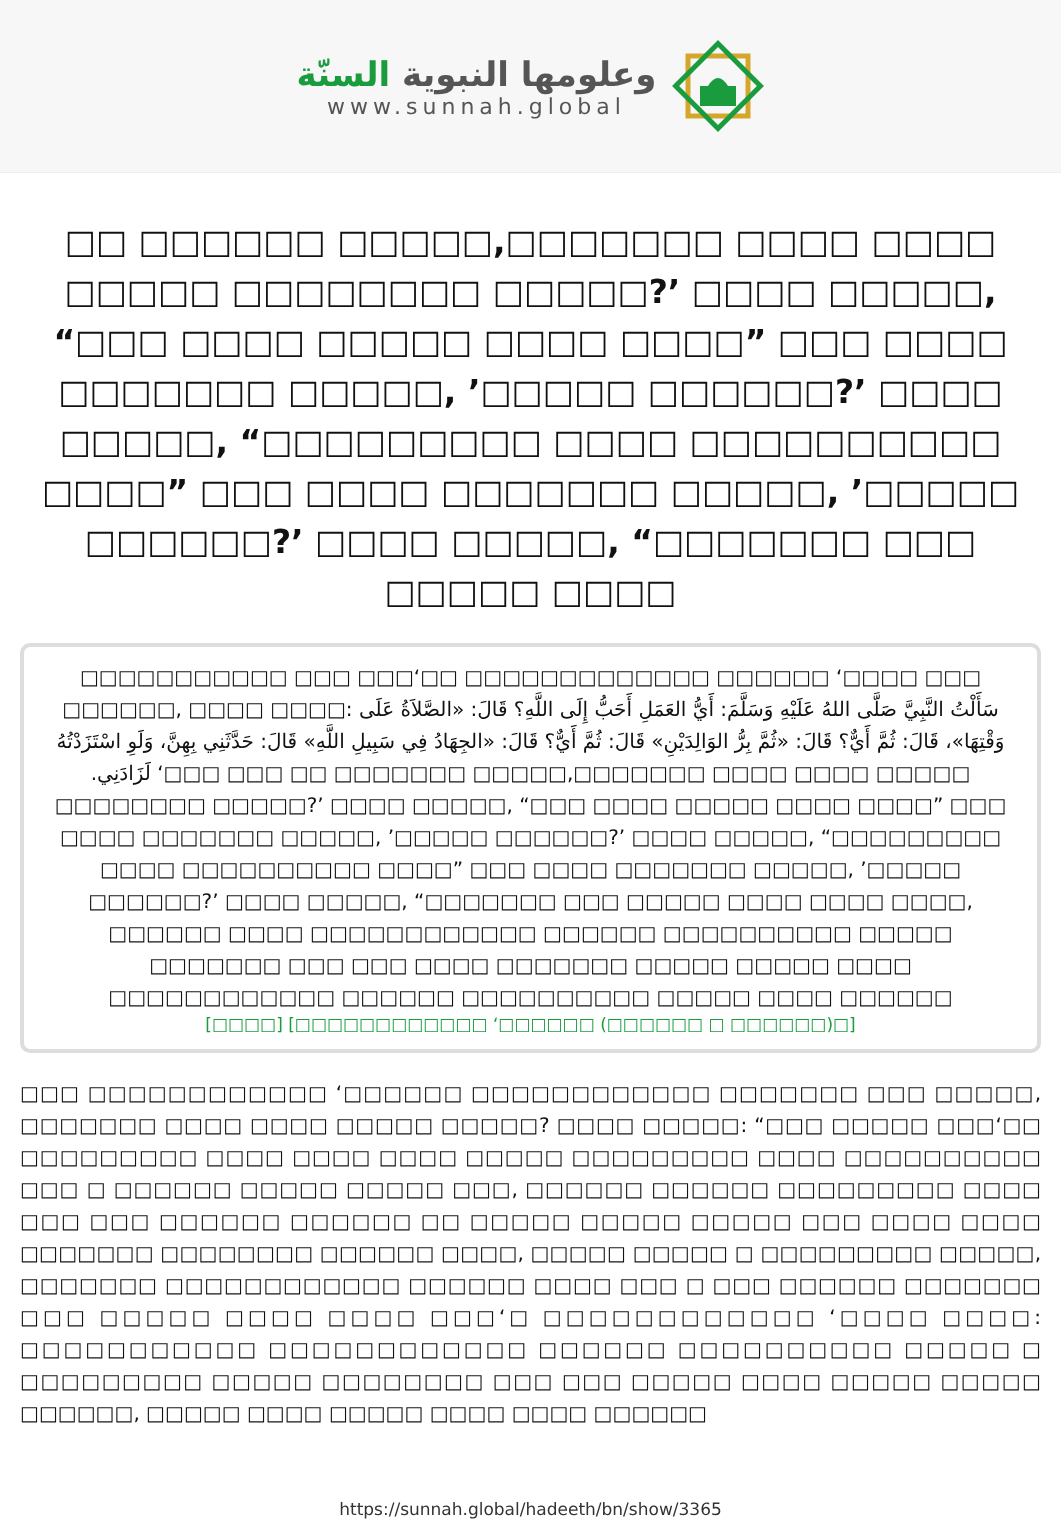وعلومها النبوية السنّة
www.sunnah.global
□□ □□□□□□ □□□□□,□□□□□□□ □□□□ □□□□ □□□□□ □□□□□□□□ □□□□□?’ □□□□ □□□□□, “□□□ □□□□ □□□□□ □□□□ □□□□” □□□ □□□□ □□□□□□□ □□□□□, ’□□□□□ □□□□□□?’ □□□□ □□□□□, “□□□□□□□□□ □□□□ □□□□□□□□□□ □□□□” □□□ □□□□ □□□□□□□ □□□□□, ’□□□□□ □□□□□□?’ □□□□ □□□□□, “□□□□□□□ □□□ □□□□□ □□□□
□□□□□□□□□□□ □□□ □□□‘□□ □□□□□□□□□□□□□ □□□□□□ ‘□□□□ □□□ □□□□□□, □□□□ □□□□: سَأَلْتُ النَّبِيَّ صَلَّى اللهُ عَلَيْهِ وَسَلَّمَ: أَيُّ العَمَلِ أَحَبُّ إِلَى اللَّهِ؟ قَالَ: «الصَّلاَةُ عَلَى وَقْتِهَا»، قَالَ: ثُمَّ أَيٌّ؟ قَالَ: «ثُمَّ بِرُّ الوَالِدَيْنِ» قَالَ: ثُمَّ أَيٌّ؟ قَالَ: «الجِهَادُ فِي سَبِيلِ اللَّهِ» قَالَ: حَدَّثَنِي بِهِنَّ، وَلَوِ اسْتَزَدْتُهُ لَزَادَنِي. ‘□□□ □□□ □□ □□□□□□□ □□□□□,□□□□□□□ □□□□ □□□□ □□□□□ □□□□□□□□ □□□□□?’ □□□□ □□□□□, “□□□ □□□□ □□□□□ □□□□ □□□□” □□□ □□□□ □□□□□□□ □□□□□, ’□□□□□ □□□□□□?’ □□□□ □□□□□, “□□□□□□□□□ □□□□ □□□□□□□□□□ □□□□” □□□ □□□□ □□□□□□□ □□□□□, ’□□□□□ □□□□□□?’ □□□□ □□□□□, “□□□□□□□ □□□ □□□□□ □□□□ □□□□ □□□□, □□□□□□ □□□□ □□□□□□□□□□□□ □□□□□□ □□□□□□□□□□ □□□□□ □□□□□□□ □□□ □□□ □□□□ □□□□□□□ □□□□□ □□□□□ □□□□ □□□□□□□□□□□□ □□□□□□ □□□□□□□□□□ □□□□□ □□□□ □□□□□□
[□□□□] [□□□□□□□□□□□□ ‘□□□□□□ (□□□□□□ □ □□□□□□)□]
□□□ □□□□□□□□□□□□ ‘□□□□□□ □□□□□□□□□□□□ □□□□□□□ □□□ □□□□□, □□□□□□□ □□□□ □□□□ □□□□□ □□□□□? □□□□ □□□□□: “□□□ □□□□□ □□□‘□□ □□□□□□□□□ □□□□ □□□□ □□□□ □□□□□ □□□□□□□□□ □□□□ □□□□□□□□□□ □□□ □ □□□□□□ □□□□□ □□□□□ □□□, □□□□□□ □□□□□□ □□□□□□□□□ □□□□ □□□ □□□ □□□□□□ □□□□□□ □□ □□□□□ □□□□□ □□□□□ □□□ □□□□ □□□□ □□□□□□□ □□□□□□□□ □□□□□□ □□□□, □□□□□ □□□□□ □ □□□□□□□□□ □□□□□, □□□□□□□ □□□□□□□□□□□□ □□□□□□ □□□□ □□□ □ □□□ □□□□□□ □□□□□□□ □□□ □□□□□ □□□□ □□□□ □□□‘□ □□□□□□□□□□□□ ‘□□□□ □□□□: □□□□□□□□□□□ □□□□□□□□□□□□ □□□□□□ □□□□□□□□□□ □□□□□ □ □□□□□□□□□ □□□□□ □□□□□□□□ □□□ □□□ □□□□□ □□□□ □□□□□ □□□□□ □□□□□□, □□□□□ □□□□ □□□□□ □□□□ □□□□ □□□□□□
https://sunnah.global/hadeeth/bn/show/3365